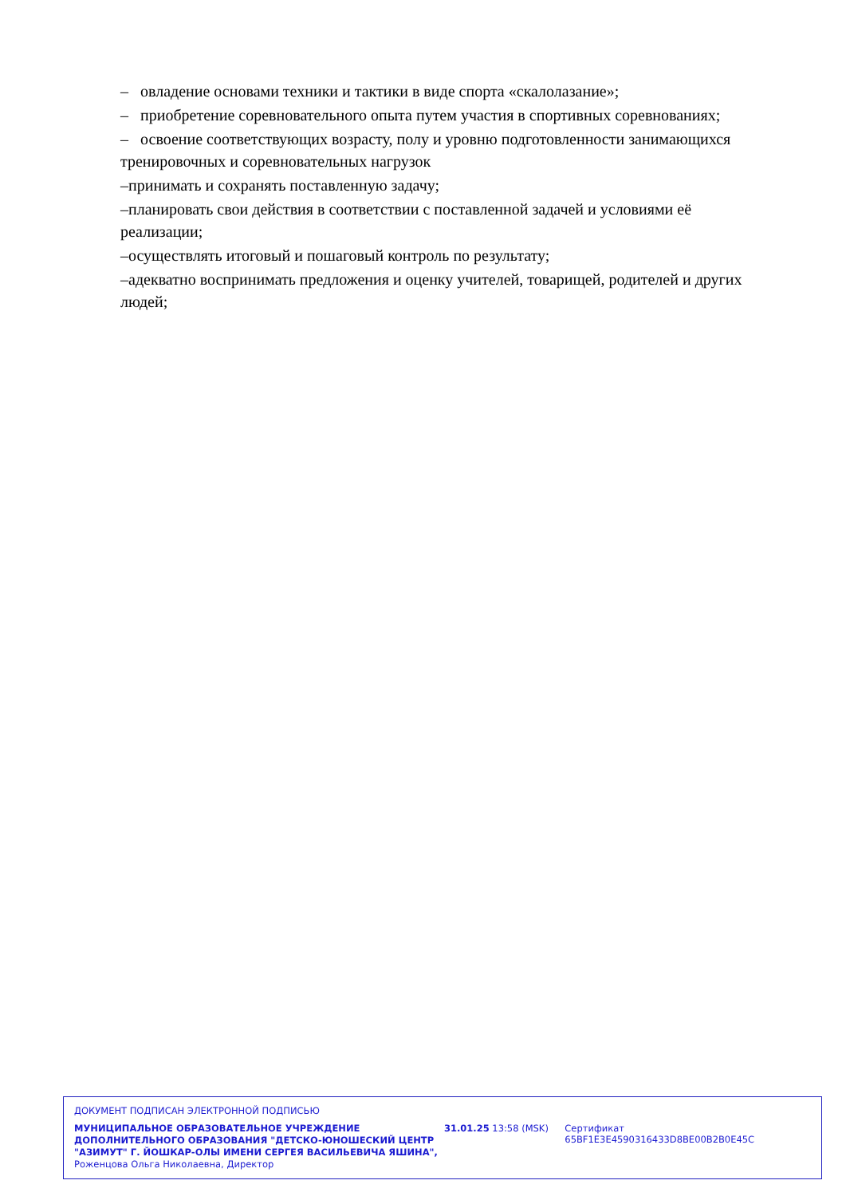– овладение основами техники и тактики в виде спорта «скалолазание»;
– приобретение соревновательного опыта путем участия в спортивных соревнованиях;
– освоение соответствующих возрасту, полу и уровню подготовленности занимающихся тренировочных и соревновательных нагрузок
–принимать и сохранять поставленную задачу;
–планировать свои действия в соответствии с поставленной задачей и условиями её реализации;
–осуществлять итоговый и пошаговый контроль по результату;
–адекватно воспринимать предложения и оценку учителей, товарищей, родителей и других людей;
ДОКУМЕНТ ПОДПИСАН ЭЛЕКТРОННОЙ ПОДПИСЬЮ
МУНИЦИПАЛЬНОЕ ОБРАЗОВАТЕЛЬНОЕ УЧРЕЖДЕНИЕ ДОПОЛНИТЕЛЬНОГО ОБРАЗОВАНИЯ "ДЕТСКО-ЮНОШЕСКИЙ ЦЕНТР "АЗИМУТ" Г. ЙОШКАР-ОЛЫ ИМЕНИ СЕРГЕЯ ВАСИЛЬЕВИЧА ЯШИНА",
Роженцова Ольга Николаевна, Директор
31.01.25 13:58 (MSK) Сертификат 65BF1E3E4590316433D8BE00B2B0E45C